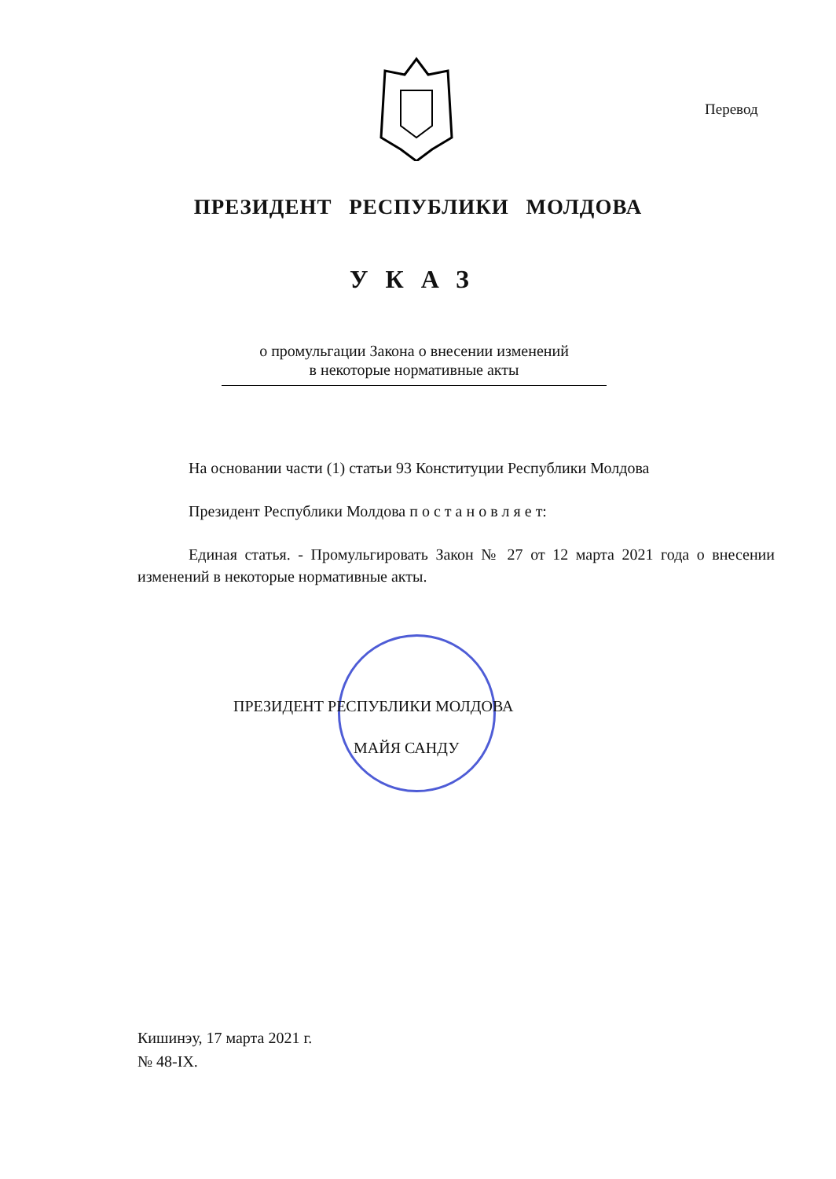Перевод
ПРЕЗИДЕНТ РЕСПУБЛИКИ МОЛДОВА
УКАЗ
о промульгации Закона о внесении изменений
в некоторые нормативные акты
На основании части (1) статьи 93 Конституции Республики Молдова
Президент Республики Молдова п о с т а н о в л я е т:
Единая статья. - Промульгировать Закон № 27 от 12 марта 2021 года о внесении изменений в некоторые нормативные акты.
ПРЕЗИДЕНТ РЕСПУБЛИКИ МОЛДОВА
МАЙЯ САНДУ
Кишинэу, 17 марта 2021 г.
№ 48-IX.